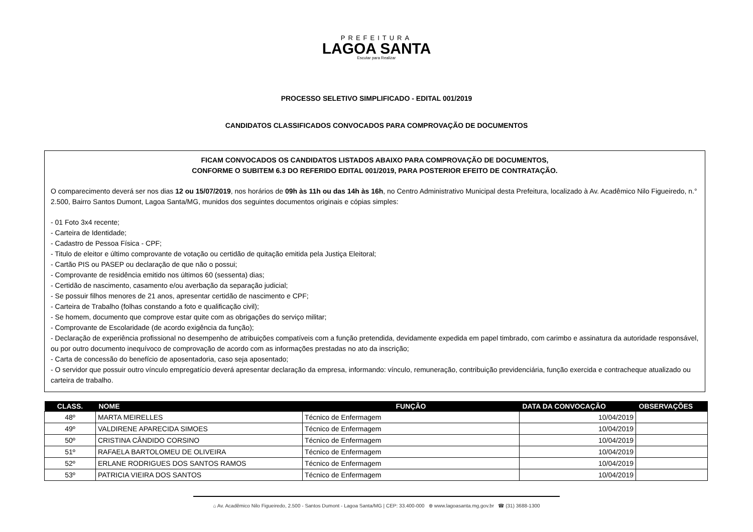PREFEITURA
LAGOA SANTA
Escutar para Realizar
PROCESSO SELETIVO SIMPLIFICADO - EDITAL 001/2019
CANDIDATOS CLASSIFICADOS CONVOCADOS PARA COMPROVAÇÃO DE DOCUMENTOS
FICAM CONVOCADOS OS CANDIDATOS LISTADOS ABAIXO PARA COMPROVAÇÃO DE DOCUMENTOS,
CONFORME O SUBITEM 6.3 DO REFERIDO EDITAL 001/2019, PARA POSTERIOR EFEITO DE CONTRATAÇÃO.
O comparecimento deverá ser nos dias 12 ou 15/07/2019, nos horários de 09h às 11h ou das 14h às 16h, no Centro Administrativo Municipal desta Prefeitura, localizado à Av. Acadêmico Nilo Figueiredo, n.° 2.500, Bairro Santos Dumont, Lagoa Santa/MG, munidos dos seguintes documentos originais e cópias simples:
- 01 Foto 3x4 recente;
- Carteira de Identidade;
- Cadastro de Pessoa Física - CPF;
- Titulo de eleitor e último comprovante de votação ou certidão de quitação emitida pela Justiça Eleitoral;
- Cartão PIS ou PASEP ou declaração de que não o possui;
- Comprovante de residência emitido nos últimos 60 (sessenta) dias;
- Certidão de nascimento, casamento e/ou averbação da separação judicial;
- Se possuir filhos menores de 21 anos, apresentar certidão de nascimento e CPF;
- Carteira de Trabalho (folhas constando a foto e qualificação civil);
- Se homem, documento que comprove estar quite com as obrigações do serviço militar;
- Comprovante de Escolaridade (de acordo exigência da função);
- Declaração de experiência profissional no desempenho de atribuições compatíveis com a função pretendida, devidamente expedida em papel timbrado, com carimbo e assinatura da autoridade responsável, ou por outro documento inequívoco de comprovação de acordo com as informações prestadas no ato da inscrição;
- Carta de concessão do benefício de aposentadoria, caso seja aposentado;
- O servidor que possuir outro vínculo empregatício deverá apresentar declaração da empresa, informando: vínculo, remuneração, contribuição previdenciária, função exercida e contracheque atualizado ou carteira de trabalho.
| CLASS. | NOME | FUNÇÃO | DATA DA CONVOCAÇÃO | OBSERVAÇÕES |
| --- | --- | --- | --- | --- |
| 48º | MARTA MEIRELLES | Técnico de Enfermagem | 10/04/2019 | |
| 49º | VALDIRENE APARECIDA SIMOES | Técnico de Enfermagem | 10/04/2019 | |
| 50º | CRISTINA CÂNDIDO CORSINO | Técnico de Enfermagem | 10/04/2019 | |
| 51º | RAFAELA BARTOLOMEU DE OLIVEIRA | Técnico de Enfermagem | 10/04/2019 | |
| 52º | ERLANE RODRIGUES DOS SANTOS RAMOS | Técnico de Enfermagem | 10/04/2019 | |
| 53º | PATRICIA VIEIRA DOS SANTOS | Técnico de Enfermagem | 10/04/2019 | |
⌂ Av. Acadêmico Nilo Figueiredo, 2.500 - Santos Dumont - Lagoa Santa/MG | CEP: 33.400-000 ⊕ www.lagoasanta.mg.gov.br ☎ (31) 3688-1300